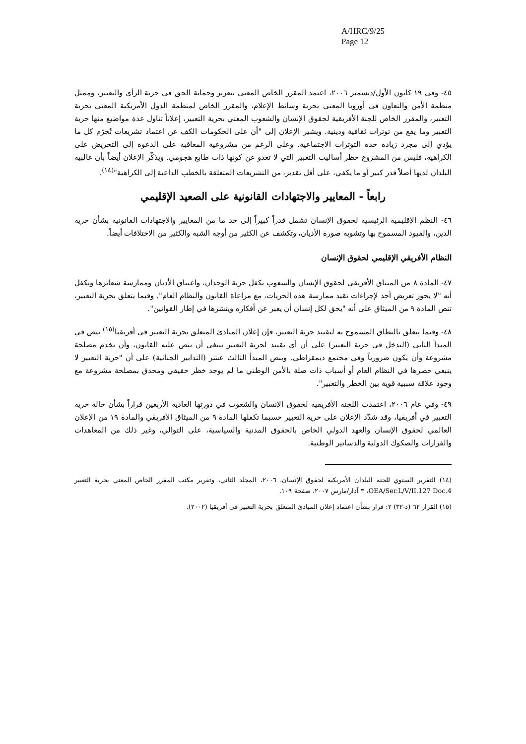A/HRC/9/25
Page 12
٤٥- وفي ١٩ كانون الأول/ديسمبر ٢٠٠٦، اعتمد المقرر الخاص المعني بتعزيز وحماية الحق في حرية الرأي والتعبير، وممثل منظمة الأمن والتعاون في أوروبا المعني بحرية وسائط الإعلام، والمقرر الخاص لمنظمة الدول الأمريكية المعني بحرية التعبير، والمقرر الخاص للجنة الأفريقية لحقوق الإنسان والشعوب المعني بحرية التعبير، إعلاناً تناول عدة مواضيع منها حرية التعبير وما يقع من توترات ثقافية ودينية. ويشير الإعلان إلى "أن على الحكومات الكف عن اعتماد تشريعات تُجرّم كل ما يؤدي إلى مجرد زيادة حدة التوترات الاجتماعية. وعلى الرغم من مشروعية المعاقبة على الدعوة إلى التحريض على الكراهية، فليس من المشروع حظر أساليب التعبير التي لا تعدو عن كونها ذات طابع هجومي. ويذكّر الإعلان أيضاً بأن غالبية البلدان لديها أصلاً قدر كبير أو ما يكفي، على أقل تقدير، من التشريعات المتعلقة بالخطب الداعية إلى الكراهية"<sup>(١٤)</sup>.
رابعاً - المعايير والاجتهادات القانونية على الصعيد الإقليمي
٤٦- النظم الإقليمية الرئيسية لحقوق الإنسان تشمل قدراً كبيراً إلى حد ما من المعايير والاجتهادات القانونية بشأن حرية الدين، والقيود المسموح بها وتشويه صورة الأديان، وتكشف عن الكثير من أوجه الشبه والكثير من الاختلافات أيضاً.
النظام الأفريقي الإقليمي لحقوق الإنسان
٤٧- المادة ٨ من الميثاق الأفريقي لحقوق الإنسان والشعوب تكفل حرية الوجدان، واعتناق الأديان وممارسة شعائرها وتكفل أنه "لا يجوز تعريض أحد لإجراءات تقيد ممارسة هذه الحريات، مع مراعاة القانون والنظام العام". وفيما يتعلق بحرية التعبير، تنص المادة ٩ من الميثاق على أنه "يحق لكل إنسان أن يعبر عن أفكاره وينشرها في إطار القوانين".
٤٨- وفيما يتعلق بالنطاق المسموح به لتقييد حرية التعبير، فإن إعلان المبادئ المتعلق بحرية التعبير في أفريقيا<sup>(١٥)</sup> ينص في المبدأ الثاني (التدخل في حرية التعبير) على أن أي تقييد لحرية التعبير ينبغي أن ينص عليه القانون، وأن يخدم مصلحة مشروعة وأن يكون ضرورياً وفي مجتمع ديمقراطي. وينص المبدأ الثالث عشر (التدابير الجنائية) على أن "حرية التعبير لا ينبغي حصرها في النظام العام أو أسباب ذات صلة بالأمن الوطني ما لم يوجد خطر حقيقي ومحدق بمصلحة مشروعة مع وجود علاقة سببية قوية بين الخطر والتعبير".
٤٩- وفي عام ٢٠٠٦، اعتمدت اللجنة الأفريقية لحقوق الإنسان والشعوب في دورتها العادية الأربعين قراراً بشأن حالة حرية التعبير في أفريقيا، وقد شدّد الإعلان على حرية التعبير حسبما تكفلها المادة ٩ من الميثاق الأفريقي والمادة ١٩ من الإعلان العالمي لحقوق الإنسان والعهد الدولي الخاص بالحقوق المدنية والسياسية، على التوالي، وغير ذلك من المعاهدات والقرارات والصكوك الدولية والدساتير الوطنية.
(١٤) التقرير السنوي للجنة البلدان الأمريكية لحقوق الإنسان، ٢٠٠٦، المجلد الثاني، وتقرير مكتب المقرر الخاص المعني بحرية التعبير OEA/Ser.L/V/II.127 Doc.4، ٣ آذار/مارس ٢٠٠٧، صفحة ١٠٩.
(١٥) القرار ٦٢ (د-٣٢) ٢: قرار بشأن اعتماد إعلان المبادئ المتعلق بحرية التعبير في أفريقيا (٢٠٠٢).